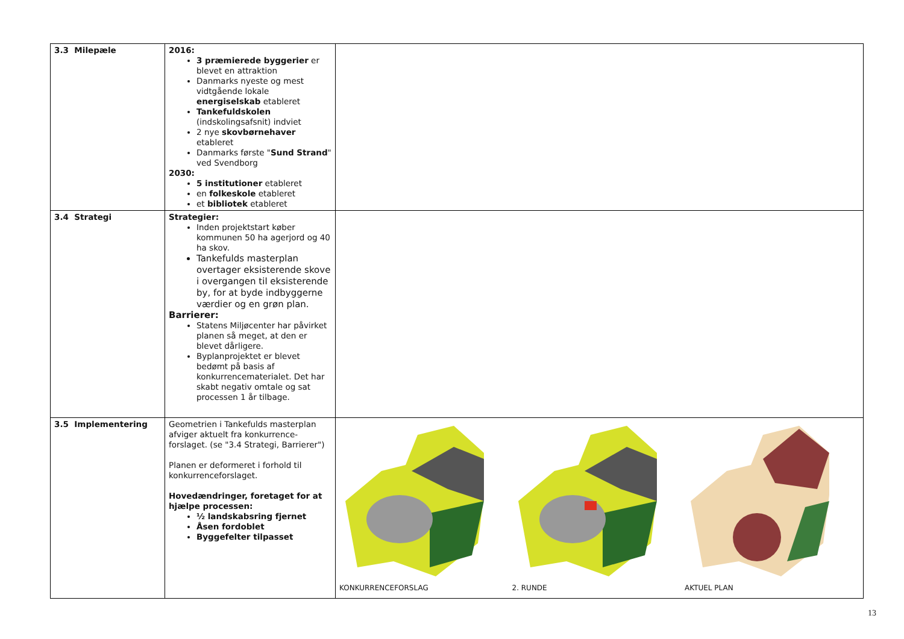| 3.3 Milepæle | 2016: 3 præmierede byggerier er blevet en attraktion Danmarks nyeste og mest vidtgående lokale energiselskab etableret Tankefuldskolen (indskolingsafsnit) indviet 2 nye skovbørnehaver etableret Danmarks første " Sund Strand " ved Svendborg 2030: 5 institutioner etableret en folkeskole etableret et bibliotek etableret | |
| 3.4 Strategi | Strategier: Inden projektstart køber kommunen 50 ha agerjord og 40 ha skov. Tankefulds masterplan overtager eksisterende skove i overgangen til eksisterende by, for at byde indbyggerne værdier og en grøn plan. Barrierer: Statens Miljøcenter har påvirket planen så meget, at den er blevet dårligere. Byplanprojektet er blevet bedømt på basis af konkurrencematerialet. Det har skabt negativ omtale og sat processen 1 år tilbage. | |
| 3.5 Implementering | Geometrien i Tankefulds masterplan afviger aktuelt fra konkurrence-forslaget. (se "3.4 Strategi, Barrierer") Planen er deformeret i forhold til konkurrenceforslaget. Hovedændringer, foretaget for at hjælpe processen: ½ landskabsring fjernet Åsen fordoblet Byggefelter tilpasset | KONKURRENCEFORSLAG 2. RUNDE AKTUEL PLAN |
13